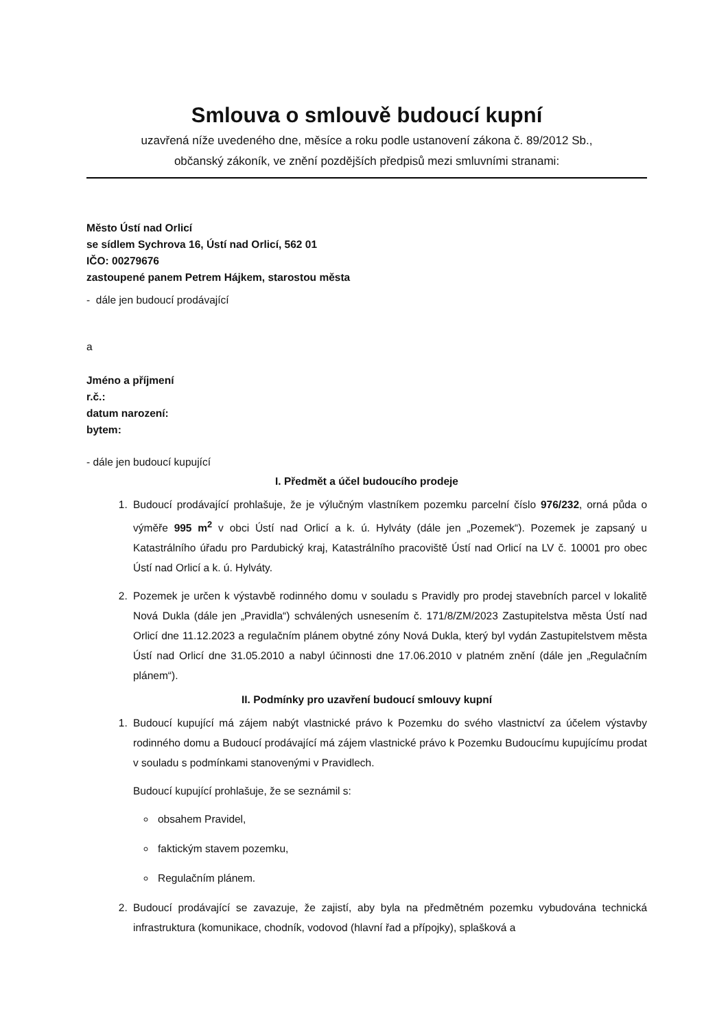Smlouva o smlouvě budoucí kupní
uzavřená níže uvedeného dne, měsíce a roku podle ustanovení zákona č. 89/2012 Sb.,
občanský zákoník, ve znění pozdějších předpisů mezi smluvními stranami:
Město Ústí nad Orlicí
se sídlem Sychrova 16, Ústí nad Orlicí, 562 01
IČO: 00279676
zastoupené panem Petrem Hájkem, starostou města
- dále jen budoucí prodávající
a
Jméno a příjmení
r.č.:
datum narození:
bytem:
- dále jen budoucí kupující
I. Předmět a účel budoucího prodeje
1. Budoucí prodávající prohlašuje, že je výlučným vlastníkem pozemku parcelní číslo 976/232, orná půda o výměře 995 m<sup>2</sup> v obci Ústí nad Orlicí a k. ú. Hylváty (dále jen „Pozemek“). Pozemek je zapsaný u Katastrálního úřadu pro Pardubický kraj, Katastrálního pracoviště Ústí nad Orlicí na LV č. 10001 pro obec Ústí nad Orlicí a k. ú. Hylváty.
2. Pozemek je určen k výstavbě rodinného domu v souladu s Pravidly pro prodej stavebních parcel v lokalitě Nová Dukla (dále jen „Pravidla“) schválených usnesením č. 171/8/ZM/2023 Zastupitelstva města Ústí nad Orlicí dne 11.12.2023 a regulačním plánem obytné zóny Nová Dukla, který byl vydán Zastupitelstvem města Ústí nad Orlicí dne 31.05.2010 a nabyl účinnosti dne 17.06.2010 v platném znění (dále jen „Regulačním plánem“).
II. Podmínky pro uzavření budoucí smlouvy kupní
1. Budoucí kupující má zájem nabýt vlastnické právo k Pozemku do svého vlastnictví za účelem výstavby rodinného domu a Budoucí prodávající má zájem vlastnické právo k Pozemku Budoucímu kupujícímu prodat v souladu s podmínkami stanovenými v Pravidlech.
Budoucí kupující prohlašuje, že se seznámil s:
obsahem Pravidel,
faktickým stavem pozemku,
Regulačním plánem.
2. Budoucí prodávající se zavazuje, že zajistí, aby byla na předmětném pozemku vybudována technická infrastruktura (komunikace, chodník, vodovod (hlavní řad a přípojky), splašková a